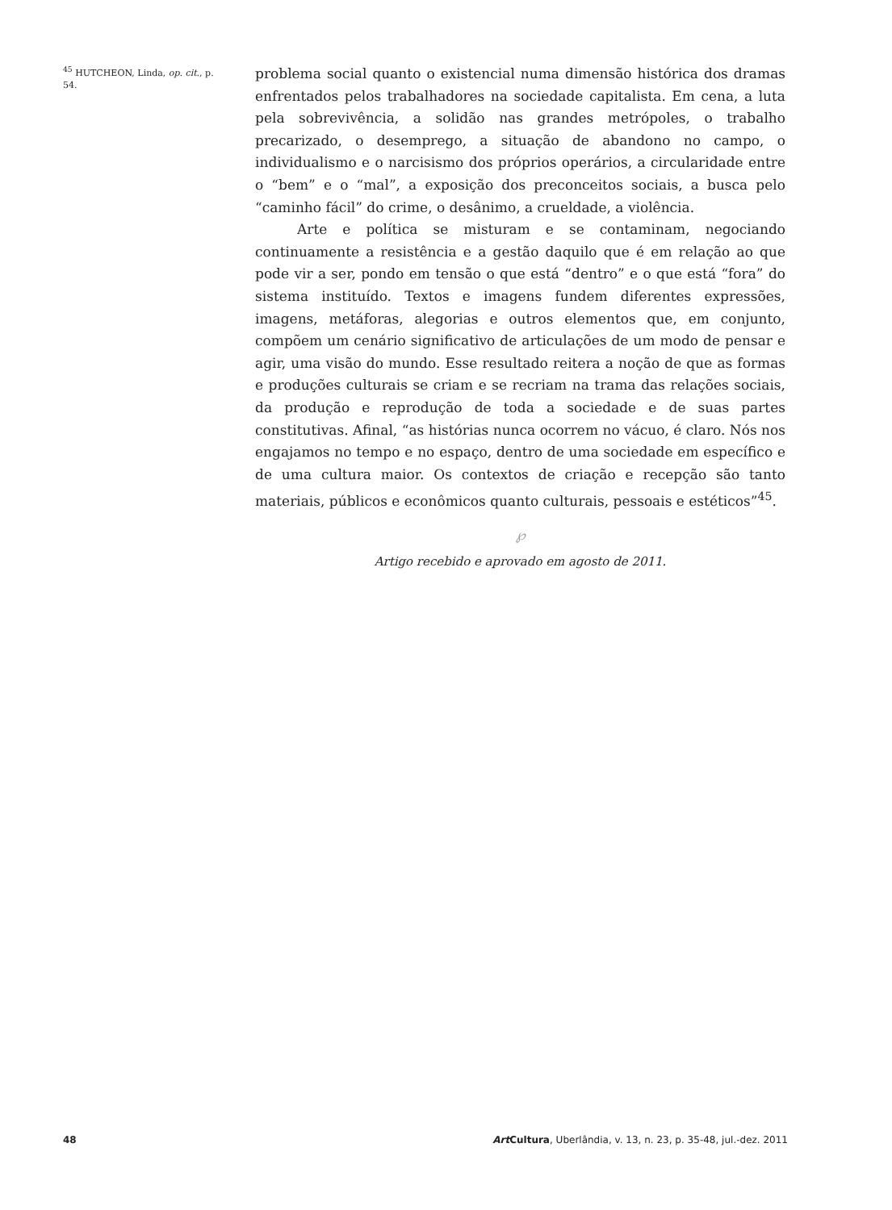<sup>45</sup> HUTCHEON, Linda, op. cit., p. 54.
problema social quanto o existencial numa dimensão histórica dos dramas enfrentados pelos trabalhadores na sociedade capitalista. Em cena, a luta pela sobrevivência, a solidão nas grandes metrópoles, o trabalho precarizado, o desemprego, a situação de abandono no campo, o individualismo e o narcisismo dos próprios operários, a circularidade entre o “bem” e o “mal”, a exposição dos preconceitos sociais, a busca pelo “caminho fácil” do crime, o desânimo, a crueldade, a violência.
Arte e política se misturam e se contaminam, negociando continuamente a resistência e a gestão daquilo que é em relação ao que pode vir a ser, pondo em tensão o que está “dentro” e o que está “fora” do sistema instituído. Textos e imagens fundem diferentes expressões, imagens, metáforas, alegorias e outros elementos que, em conjunto, compõem um cenário significativo de articulações de um modo de pensar e agir, uma visão do mundo. Esse resultado reitera a noção de que as formas e produções culturais se criam e se recriam na trama das relações sociais, da produção e reprodução de toda a sociedade e de suas partes constitutivas. Afinal, “as histórias nunca ocorrem no vácuo, é claro. Nós nos engajamos no tempo e no espaço, dentro de uma sociedade em específico e de uma cultura maior. Os contextos de criação e recepção são tanto materiais, públicos e econômicos quanto culturais, pessoais e estéticos”<sup>45</sup>.
℘
Artigo recebido e aprovado em agosto de 2011.
48 Art Cultura, Uberlândia, v. 13, n. 23, p. 35-48, jul.-dez. 2011